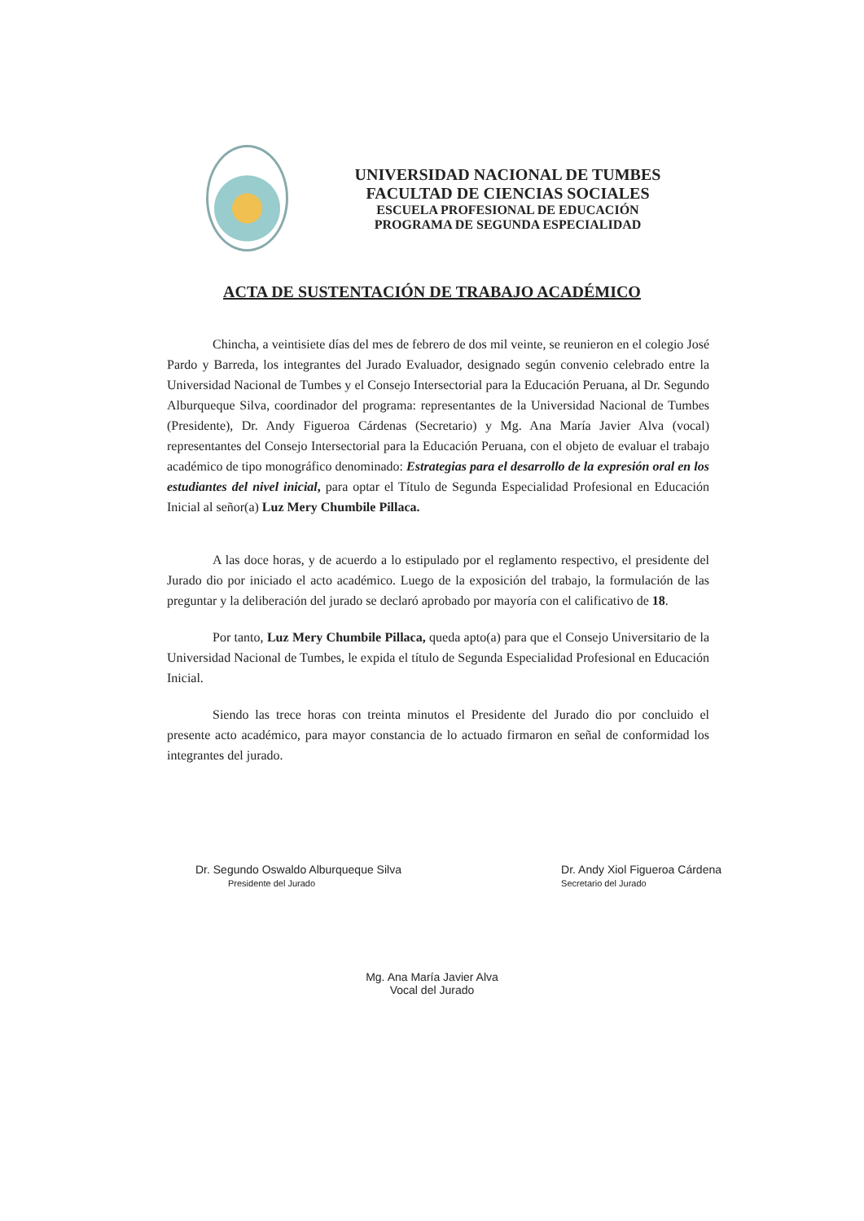UNIVERSIDAD NACIONAL DE TUMBES
FACULTAD DE CIENCIAS SOCIALES
ESCUELA PROFESIONAL DE EDUCACIÓN
PROGRAMA DE SEGUNDA ESPECIALIDAD
ACTA DE SUSTENTACIÓN DE TRABAJO ACADÉMICO
Chincha, a veintisiete días del mes de febrero de dos mil veinte, se reunieron en el colegio José Pardo y Barreda, los integrantes del Jurado Evaluador, designado según convenio celebrado entre la Universidad Nacional de Tumbes y el Consejo Intersectorial para la Educación Peruana, al Dr. Segundo Alburqueque Silva, coordinador del programa: representantes de la Universidad Nacional de Tumbes (Presidente), Dr. Andy Figueroa Cárdenas (Secretario) y Mg. Ana María Javier Alva (vocal) representantes del Consejo Intersectorial para la Educación Peruana, con el objeto de evaluar el trabajo académico de tipo monográfico denominado: Estrategias para el desarrollo de la expresión oral en los estudiantes del nivel inicial, para optar el Título de Segunda Especialidad Profesional en Educación Inicial al señor(a) Luz Mery Chumbile Pillaca.
A las doce horas, y de acuerdo a lo estipulado por el reglamento respectivo, el presidente del Jurado dio por iniciado el acto académico. Luego de la exposición del trabajo, la formulación de las preguntar y la deliberación del jurado se declaró aprobado por mayoría con el calificativo de 18.
Por tanto, Luz Mery Chumbile Pillaca, queda apto(a) para que el Consejo Universitario de la Universidad Nacional de Tumbes, le expida el título de Segunda Especialidad Profesional en Educación Inicial.
Siendo las trece horas con treinta minutos el Presidente del Jurado dio por concluido el presente acto académico, para mayor constancia de lo actuado firmaron en señal de conformidad los integrantes del jurado.
Dr. Segundo Oswaldo Alburqueque Silva
Presidente del Jurado
Dr. Andy Xiol Figueroa Cárdena
Secretario del Jurado
Mg. Ana María Javier Alva
Vocal del Jurado